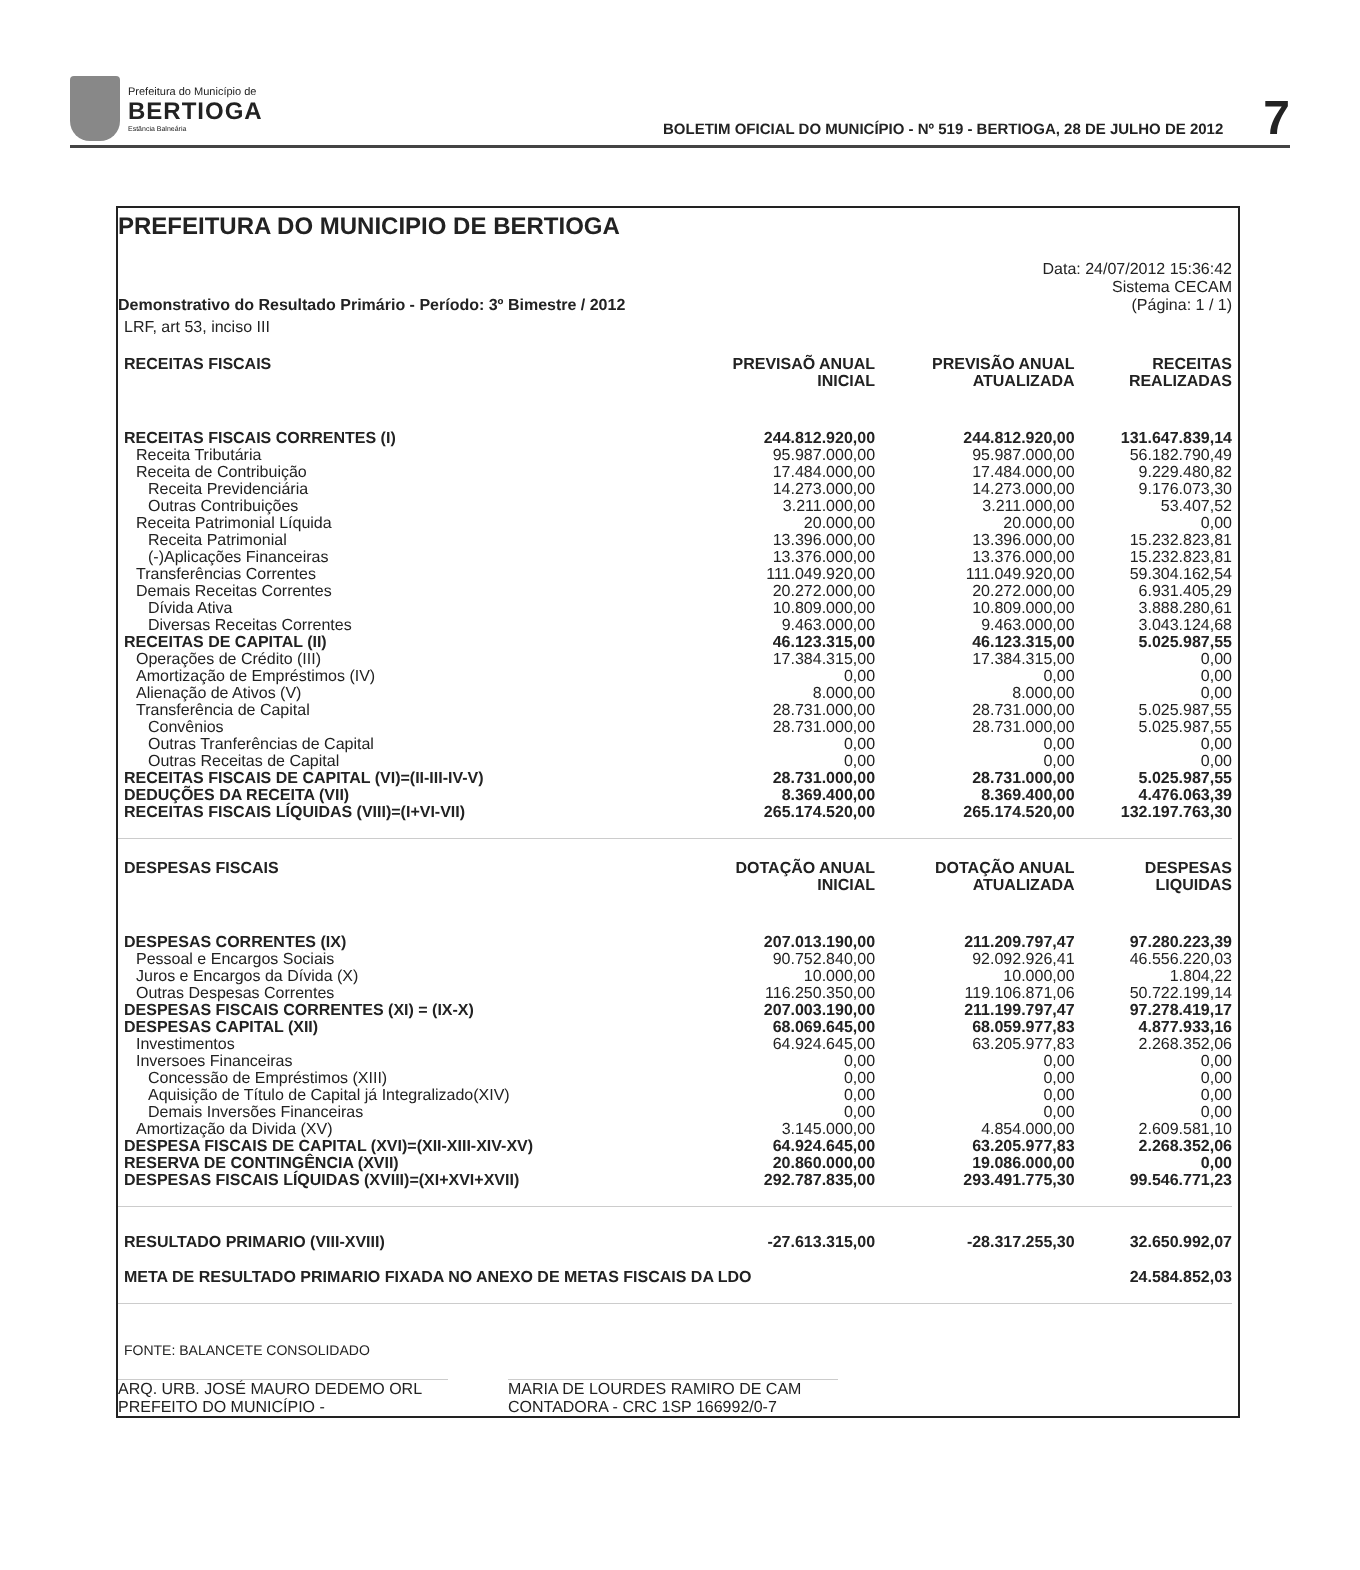Prefeitura do Município de
BERTIOGA
Estância Balneária
BOLETIM OFICIAL DO MUNICÍPIO - Nº 519 - BERTIOGA, 28 DE JULHO DE 2012
7
PREFEITURA DO MUNICIPIO DE BERTIOGA
Demonstrativo do Resultado Primário - Período: 3º Bimestre / 2012
Data: 24/07/2012 15:36:42
Sistema CECAM
(Página: 1 / 1)
| LRF, art 53, inciso III | | | |
| RECEITAS FISCAIS | PREVISAÕ ANUAL INICIAL | PREVISÃO ANUAL ATUALIZADA | RECEITAS REALIZADAS |
| RECEITAS FISCAIS CORRENTES (I) | 244.812.920,00 | 244.812.920,00 | 131.647.839,14 |
| Receita Tributária | 95.987.000,00 | 95.987.000,00 | 56.182.790,49 |
| Receita de Contribuição | 17.484.000,00 | 17.484.000,00 | 9.229.480,82 |
| Receita Previdenciária | 14.273.000,00 | 14.273.000,00 | 9.176.073,30 |
| Outras Contribuições | 3.211.000,00 | 3.211.000,00 | 53.407,52 |
| Receita Patrimonial Líquida | 20.000,00 | 20.000,00 | 0,00 |
| Receita Patrimonial | 13.396.000,00 | 13.396.000,00 | 15.232.823,81 |
| (-)Aplicações Financeiras | 13.376.000,00 | 13.376.000,00 | 15.232.823,81 |
| Transferências Correntes | 111.049.920,00 | 111.049.920,00 | 59.304.162,54 |
| Demais Receitas Correntes | 20.272.000,00 | 20.272.000,00 | 6.931.405,29 |
| Dívida Ativa | 10.809.000,00 | 10.809.000,00 | 3.888.280,61 |
| Diversas Receitas Correntes | 9.463.000,00 | 9.463.000,00 | 3.043.124,68 |
| RECEITAS DE CAPITAL (II) | 46.123.315,00 | 46.123.315,00 | 5.025.987,55 |
| Operações de Crédito (III) | 17.384.315,00 | 17.384.315,00 | 0,00 |
| Amortização de Empréstimos (IV) | 0,00 | 0,00 | 0,00 |
| Alienação de Ativos (V) | 8.000,00 | 8.000,00 | 0,00 |
| Transferência de Capital | 28.731.000,00 | 28.731.000,00 | 5.025.987,55 |
| Convênios | 28.731.000,00 | 28.731.000,00 | 5.025.987,55 |
| Outras Tranferências de Capital | 0,00 | 0,00 | 0,00 |
| Outras Receitas de Capital | 0,00 | 0,00 | 0,00 |
| RECEITAS FISCAIS DE CAPITAL (VI)=(II-III-IV-V) | 28.731.000,00 | 28.731.000,00 | 5.025.987,55 |
| DEDUÇÕES DA RECEITA (VII) | 8.369.400,00 | 8.369.400,00 | 4.476.063,39 |
| RECEITAS FISCAIS LÍQUIDAS (VIII)=(I+VI-VII) | 265.174.520,00 | 265.174.520,00 | 132.197.763,30 |
| DESPESAS FISCAIS | DOTAÇÃO ANUAL INICIAL | DOTAÇÃO ANUAL ATUALIZADA | DESPESAS LIQUIDAS |
| DESPESAS CORRENTES (IX) | 207.013.190,00 | 211.209.797,47 | 97.280.223,39 |
| Pessoal e Encargos Sociais | 90.752.840,00 | 92.092.926,41 | 46.556.220,03 |
| Juros e Encargos da Dívida (X) | 10.000,00 | 10.000,00 | 1.804,22 |
| Outras Despesas Correntes | 116.250.350,00 | 119.106.871,06 | 50.722.199,14 |
| DESPESAS FISCAIS CORRENTES (XI) = (IX-X) | 207.003.190,00 | 211.199.797,47 | 97.278.419,17 |
| DESPESAS CAPITAL (XII) | 68.069.645,00 | 68.059.977,83 | 4.877.933,16 |
| Investimentos | 64.924.645,00 | 63.205.977,83 | 2.268.352,06 |
| Inversoes Financeiras | 0,00 | 0,00 | 0,00 |
| Concessão de Empréstimos (XIII) | 0,00 | 0,00 | 0,00 |
| Aquisição de Título de Capital já Integralizado(XIV) | 0,00 | 0,00 | 0,00 |
| Demais Inversões Financeiras | 0,00 | 0,00 | 0,00 |
| Amortização da Divida (XV) | 3.145.000,00 | 4.854.000,00 | 2.609.581,10 |
| DESPESA FISCAIS DE CAPITAL (XVI)=(XII-XIII-XIV-XV) | 64.924.645,00 | 63.205.977,83 | 2.268.352,06 |
| RESERVA DE CONTINGÊNCIA (XVII) | 20.860.000,00 | 19.086.000,00 | 0,00 |
| DESPESAS FISCAIS LÍQUIDAS (XVIII)=(XI+XVI+XVII) | 292.787.835,00 | 293.491.775,30 | 99.546.771,23 |
| RESULTADO PRIMARIO (VIII-XVIII) | -27.613.315,00 | -28.317.255,30 | 32.650.992,07 |
| META DE RESULTADO PRIMARIO FIXADA NO ANEXO DE METAS FISCAIS DA LDO | | | 24.584.852,03 |
| FONTE: BALANCETE CONSOLIDADO | | | |
ARQ. URB. JOSÉ MAURO DEDEMO ORL
PREFEITO DO MUNICÍPIO -
MARIA DE LOURDES RAMIRO DE CAM
CONTADORA - CRC 1SP 166992/0-7